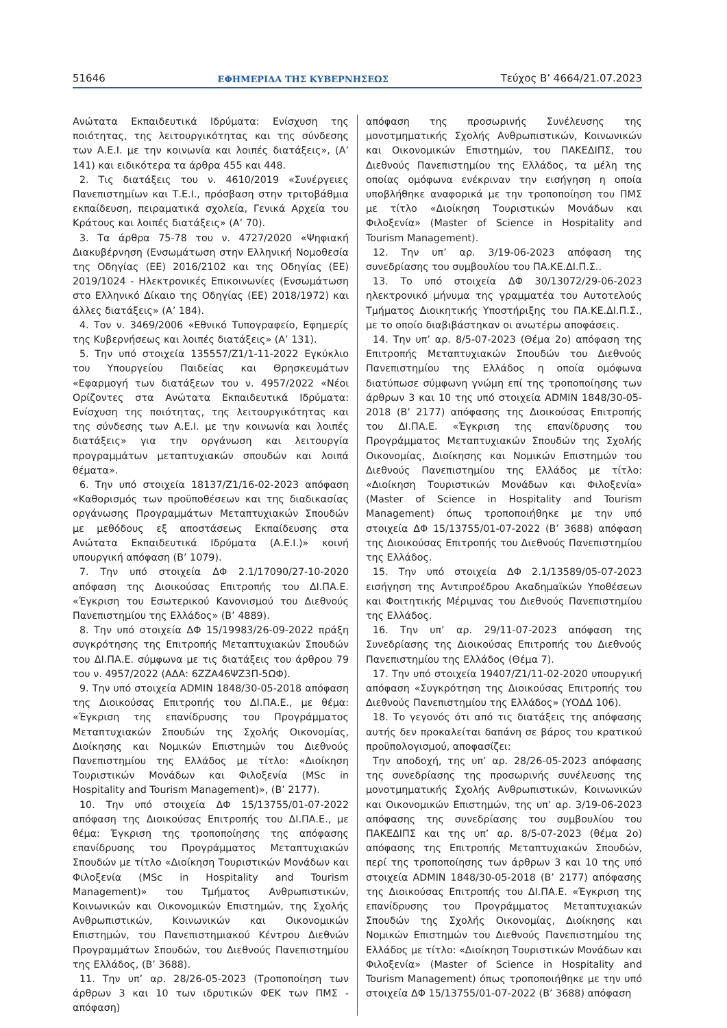51646 ΕΦΗΜΕΡΙΔΑ ΤΗΣ ΚΥΒΕΡΝΗΣΕΩΣ Τεύχος B’ 4664/21.07.2023
Ανώτατα Εκπαιδευτικά Ιδρύματα: Ενίσχυση της ποιότητας, της λειτουργικότητας και της σύνδεσης των Α.Ε.Ι. με την κοινωνία και λοιπές διατάξεις», (Α’ 141) και ειδικότερα τα άρθρα 455 και 448.
2. Τις διατάξεις του ν. 4610/2019 «Συνέργειες Πανεπιστημίων και Τ.Ε.Ι., πρόσβαση στην τριτοβάθμια εκπαίδευση, πειραματικά σχολεία, Γενικά Αρχεία του Κράτους και λοιπές διατάξεις» (Α’ 70).
3. Τα άρθρα 75-78 του ν. 4727/2020 «Ψηφιακή Διακυβέρνηση (Ενσωμάτωση στην Ελληνική Νομοθεσία της Οδηγίας (ΕΕ) 2016/2102 και της Οδηγίας (ΕΕ) 2019/1024 - Ηλεκτρονικές Επικοινωνίες (Ενσωμάτωση στο Ελληνικό Δίκαιο της Οδηγίας (ΕΕ) 2018/1972) και άλλες διατάξεις» (Α’ 184).
4. Τον ν. 3469/2006 «Εθνικό Τυπογραφείο, Εφημερίς της Κυβερνήσεως και λοιπές διατάξεις» (Α’ 131).
5. Την υπό στοιχεία 135557/Ζ1/1-11-2022 Εγκύκλιο του Υπουργείου Παιδείας και Θρησκευμάτων «Εφαρμογή των διατάξεων του ν. 4957/2022 «Νέοι Ορίζοντες στα Ανώτατα Εκπαιδευτικά Ιδρύματα: Ενίσχυση της ποιότητας, της λειτουργικότητας και της σύνδεσης των Α.Ε.Ι. με την κοινωνία και λοιπές διατάξεις» για την οργάνωση και λειτουργία προγραμμάτων μεταπτυχιακών σπουδών και λοιπά θέματα».
6. Την υπό στοιχεία 18137/Ζ1/16-02-2023 απόφαση «Καθορισμός των προϋποθέσεων και της διαδικασίας οργάνωσης Προγραμμάτων Μεταπτυχιακών Σπουδών με μεθόδους εξ αποστάσεως Εκπαίδευσης στα Ανώτατα Εκπαιδευτικά Ιδρύματα (Α.Ε.Ι.)» κοινή υπουργική απόφαση (Β’ 1079).
7. Την υπό στοιχεία ΔΦ 2.1/17090/27-10-2020 απόφαση της Διοικούσας Επιτροπής του ΔΙ.ΠΑ.Ε. «Έγκριση του Εσωτερικού Κανονισμού του Διεθνούς Πανεπιστημίου της Ελλάδος» (Β’ 4889).
8. Την υπό στοιχεία ΔΦ 15/19983/26-09-2022 πράξη συγκρότησης της Επιτροπής Μεταπτυχιακών Σπουδών του ΔΙ.ΠΑ.Ε. σύμφωνα με τις διατάξεις του άρθρου 79 του ν. 4957/2022 (ΑΔΑ: 6ΖΖΑ46ΨΖ3Π-5ΩΦ).
9. Την υπό στοιχεία ADMIN 1848/30-05-2018 απόφαση της Διοικούσας Επιτροπής του ΔΙ.ΠΑ.Ε., με θέμα: «Έγκριση της επανίδρυσης του Προγράμματος Μεταπτυχιακών Σπουδών της Σχολής Οικονομίας, Διοίκησης και Νομικών Επιστημών του Διεθνούς Πανεπιστημίου της Ελλάδος με τίτλο: «Διοίκηση Τουριστικών Μονάδων και Φιλοξενία (MSc in Hospitality and Tourism Management)», (Β’ 2177).
10. Την υπό στοιχεία ΔΦ 15/13755/01-07-2022 απόφαση της Διοικούσας Επιτροπής του ΔΙ.ΠΑ.Ε., με θέμα: Έγκριση της τροποποίησης της απόφασης επανίδρυσης του Προγράμματος Μεταπτυχιακών Σπουδών με τίτλο «Διοίκηση Τουριστικών Μονάδων και Φιλοξενία (MSc in Hospitality and Tourism Management)» του Τμήματος Ανθρωπιστικών, Κοινωνικών και Οικονομικών Επιστημών, της Σχολής Ανθρωπιστικών, Κοινωνικών και Οικονομικών Επιστημών, του Πανεπιστημιακού Κέντρου Διεθνών Προγραμμάτων Σπουδών, του Διεθνούς Πανεπιστημίου της Ελλάδος, (Β’ 3688).
11. Την υπ’ αρ. 28/26-05-2023 (Τροποποίηση των άρθρων 3 και 10 των ιδρυτικών ΦΕΚ των ΠΜΣ - απόφαση)
απόφαση της προσωρινής Συνέλευσης της μονοτμηματικής Σχολής Ανθρωπιστικών, Κοινωνικών και Οικονομικών Επιστημών, του ΠΑΚΕΔΙΠΣ, του Διεθνούς Πανεπιστημίου της Ελλάδος, τα μέλη της οποίας ομόφωνα ενέκριναν την εισήγηση η οποία υποβλήθηκε αναφορικά με την τροποποίηση του ΠΜΣ με τίτλο «Διοίκηση Τουριστικών Μονάδων και Φιλοξενία» (Master of Science in Hospitality and Tourism Management).
12. Την υπ’ αρ. 3/19-06-2023 απόφαση της συνεδρίασης του συμβουλίου του ΠΑ.ΚΕ.ΔΙ.Π.Σ..
13. Το υπό στοιχεία ΔΦ 30/13072/29-06-2023 ηλεκτρονικό μήνυμα της γραμματέα του Αυτοτελούς Τμήματος Διοικητικής Υποστήριξης του ΠΑ.ΚΕ.ΔΙ.Π.Σ., με το οποίο διαβιβάστηκαν οι ανωτέρω αποφάσεις.
14. Την υπ’ αρ. 8/5-07-2023 (Θέμα 2ο) απόφαση της Επιτροπής Μεταπτυχιακών Σπουδών του Διεθνούς Πανεπιστημίου της Ελλάδος η οποία ομόφωνα διατύπωσε σύμφωνη γνώμη επί της τροποποίησης των άρθρων 3 και 10 της υπό στοιχεία ADMIN 1848/30-05-2018 (Β’ 2177) απόφασης της Διοικούσας Επιτροπής του ΔΙ.ΠΑ.Ε. «Έγκριση της επανίδρυσης του Προγράμματος Μεταπτυχιακών Σπουδών της Σχολής Οικονομίας, Διοίκησης και Νομικών Επιστημών του Διεθνούς Πανεπιστημίου της Ελλάδος με τίτλο: «Διοίκηση Τουριστικών Μονάδων και Φιλοξενία» (Master of Science in Hospitality and Tourism Management) όπως τροποποιήθηκε με την υπό στοιχεία ΔΦ 15/13755/01-07-2022 (Β’ 3688) απόφαση της Διοικούσας Επιτροπής του Διεθνούς Πανεπιστημίου της Ελλάδος.
15. Την υπό στοιχεία ΔΦ 2.1/13589/05-07-2023 εισήγηση της Αντιπροέδρου Ακαδημαϊκών Υποθέσεων και Φοιτητικής Μέριμνας του Διεθνούς Πανεπιστημίου της Ελλάδος.
16. Την υπ’ αρ. 29/11-07-2023 απόφαση της Συνεδρίασης της Διοικούσας Επιτροπής του Διεθνούς Πανεπιστημίου της Ελλάδος (Θέμα 7).
17. Την υπό στοιχεία 19407/Ζ1/11-02-2020 υπουργική απόφαση «Συγκρότηση της Διοικούσας Επιτροπής του Διεθνούς Πανεπιστημίου της Ελλάδος» (ΥΟΔΔ 106).
18. Το γεγονός ότι από τις διατάξεις της απόφασης αυτής δεν προκαλείται δαπάνη σε βάρος του κρατικού προϋπολογισμού, αποφασίζει:
Την αποδοχή, της υπ’ αρ. 28/26-05-2023 απόφασης της συνεδρίασης της προσωρινής συνέλευσης της μονοτμηματικής Σχολής Ανθρωπιστικών, Κοινωνικών και Οικονομικών Επιστημών, της υπ’ αρ. 3/19-06-2023 απόφασης της συνεδρίασης του συμβουλίου του ΠΑΚΕΔΙΠΣ και της υπ’ αρ. 8/5-07-2023 (θέμα 2ο) απόφασης της Επιτροπής Μεταπτυχιακών Σπουδών, περί της τροποποίησης των άρθρων 3 και 10 της υπό στοιχεία ADMIN 1848/30-05-2018 (Β’ 2177) απόφασης της Διοικούσας Επιτροπής του ΔΙ.ΠΑ.Ε. «Έγκριση της επανίδρυσης του Προγράμματος Μεταπτυχιακών Σπουδών της Σχολής Οικονομίας, Διοίκησης και Νομικών Επιστημών του Διεθνούς Πανεπιστημίου της Ελλάδος με τίτλο: «Διοίκηση Τουριστικών Μονάδων και Φιλοξενία» (Master of Science in Hospitality and Tourism Management) όπως τροποποιήθηκε με την υπό στοιχεία ΔΦ 15/13755/01-07-2022 (Β’ 3688) απόφαση